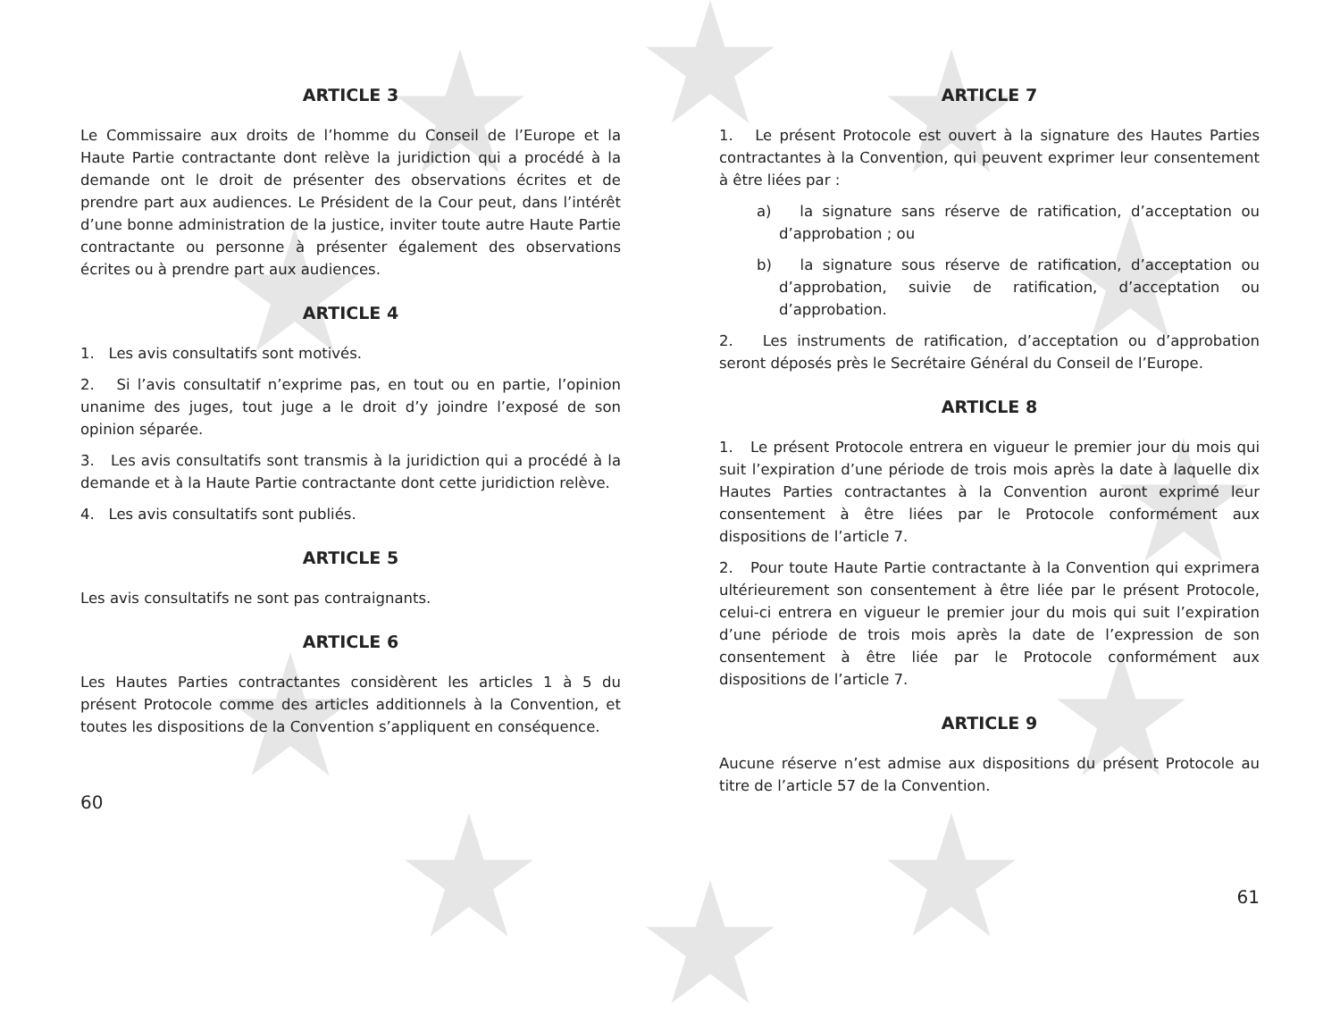ARTICLE 3
Le Commissaire aux droits de l’homme du Conseil de l’Europe et la Haute Partie contractante dont relève la juridiction qui a procédé à la demande ont le droit de présenter des observations écrites et de prendre part aux audiences. Le Président de la Cour peut, dans l’intérêt d’une bonne administration de la justice, inviter toute autre Haute Partie contractante ou personne à présenter également des observations écrites ou à prendre part aux audiences.
ARTICLE 4
1. Les avis consultatifs sont motivés.
2. Si l’avis consultatif n’exprime pas, en tout ou en partie, l’opinion unanime des juges, tout juge a le droit d’y joindre l’exposé de son opinion séparée.
3. Les avis consultatifs sont transmis à la juridiction qui a procédé à la demande et à la Haute Partie contractante dont cette juridiction relève.
4. Les avis consultatifs sont publiés.
ARTICLE 5
Les avis consultatifs ne sont pas contraignants.
ARTICLE 6
Les Hautes Parties contractantes considèrent les articles 1 à 5 du présent Protocole comme des articles additionnels à la Convention, et toutes les dispositions de la Convention s’appliquent en conséquence.
60
ARTICLE 7
1. Le présent Protocole est ouvert à la signature des Hautes Parties contractantes à la Convention, qui peuvent exprimer leur consentement à être liées par :
a) la signature sans réserve de ratification, d’acceptation ou d’approbation ; ou
b) la signature sous réserve de ratification, d’acceptation ou d’approbation, suivie de ratification, d’acceptation ou d’approbation.
2. Les instruments de ratification, d’acceptation ou d’approbation seront déposés près le Secrétaire Général du Conseil de l’Europe.
ARTICLE 8
1. Le présent Protocole entrera en vigueur le premier jour du mois qui suit l’expiration d’une période de trois mois après la date à laquelle dix Hautes Parties contractantes à la Convention auront exprimé leur consentement à être liées par le Protocole conformément aux dispositions de l’article 7.
2. Pour toute Haute Partie contractante à la Convention qui exprimera ultérieurement son consentement à être liée par le présent Protocole, celui-ci entrera en vigueur le premier jour du mois qui suit l’expiration d’une période de trois mois après la date de l’expression de son consentement à être liée par le Protocole conformément aux dispositions de l’article 7.
ARTICLE 9
Aucune réserve n’est admise aux dispositions du présent Protocole au titre de l’article 57 de la Convention.
61